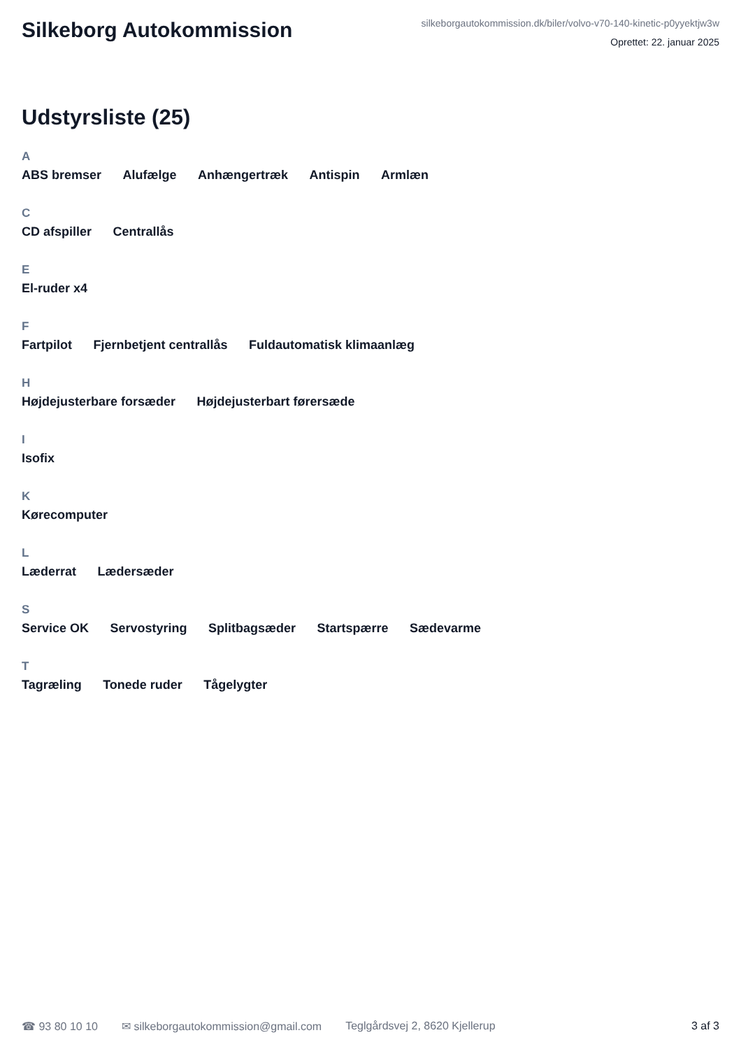Silkeborg Autokommission
silkeborgautokommission.dk/biler/volvo-v70-140-kinetic-p0yyektjw3w
Oprettet: 22. januar 2025
Udstyrsliste (25)
A
ABS bremser Alufælge Anhængertræk Antispin Armlæn
C
CD afspiller Centrallås
E
El-ruder x4
F
Fartpilot Fjernbetjent centrallås Fuldautomatisk klimaanlæg
H
Højdejusterbare forsæder Højdejusterbart førersæde
I
Isofix
K
Kørecomputer
L
Læderrat Lædersæder
S
Service OK Servostyring Splitbagsæder Startspærre Sædevarme
T
Tagræling Tonede ruder Tågelygter
☎ 93 80 10 10 ✉ silkeborgautokommission@gmail.com Teglgårdsvej 2, 8620 Kjellerup 3 af 3